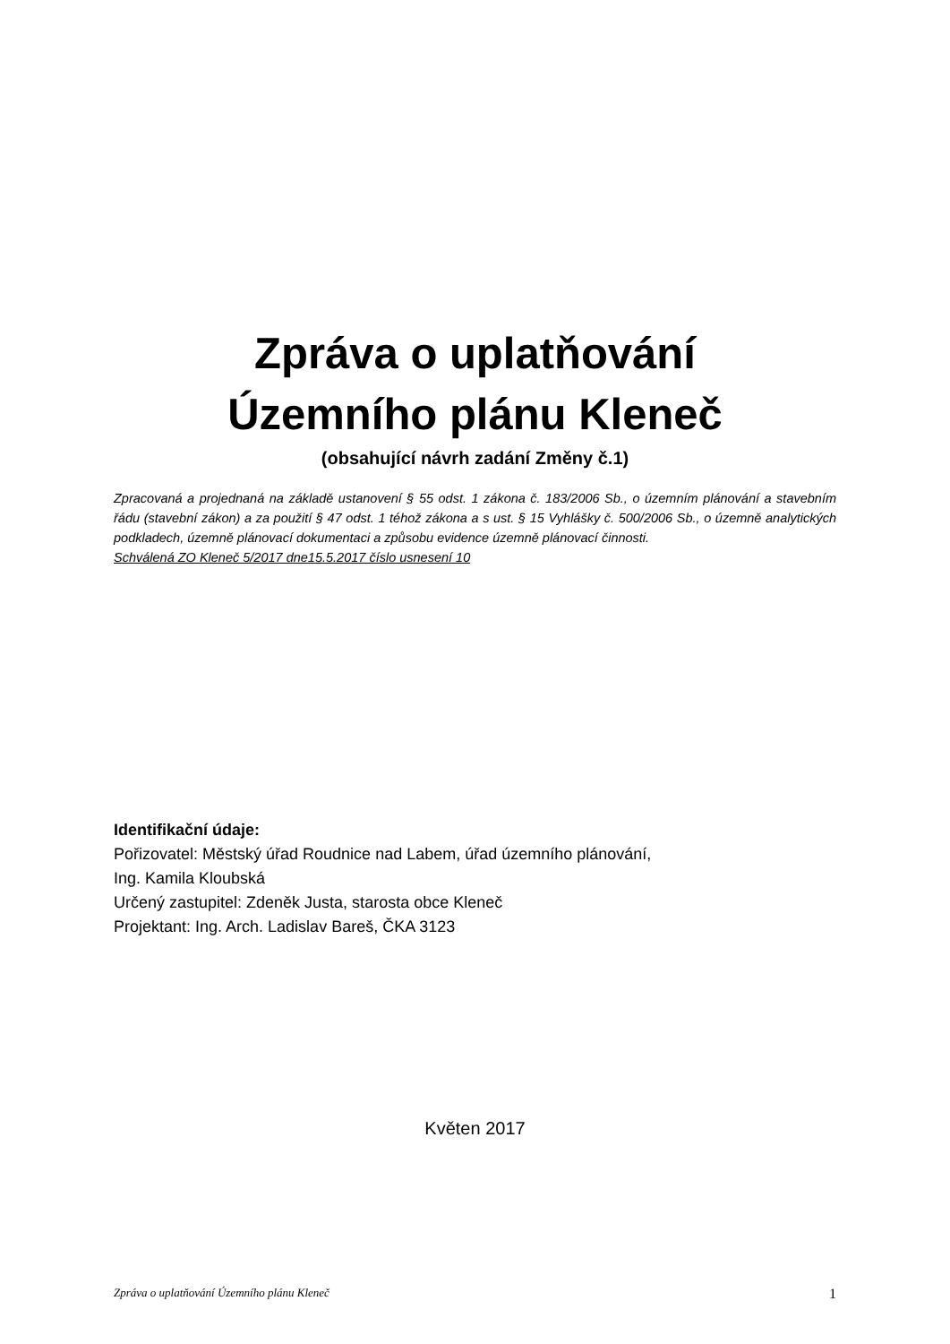Zpráva o uplatňování
Územního plánu Kleneč
(obsahující návrh zadání Změny č.1)
Zpracovaná a projednaná na základě ustanovení § 55 odst. 1 zákona č. 183/2006 Sb., o územním plánování a stavebním řádu (stavební zákon) a za použití § 47 odst. 1 téhož zákona a s ust. § 15 Vyhlášky č. 500/2006 Sb., o územně analytických podkladech, územně plánovací dokumentaci a způsobu evidence územně plánovací činnosti.
Schválená ZO Kleneč 5/2017 dne15.5.2017 číslo usnesení 10
Identifikační údaje:
Pořizovatel: Městský úřad Roudnice nad Labem, úřad územního plánování,
Ing. Kamila Kloubská
Určený zastupitel: Zdeněk Justa, starosta obce Kleneč
Projektant: Ing. Arch. Ladislav Bareš, ČKA 3123
Květen 2017
Zpráva o uplatňování Územního plánu Kleneč 1